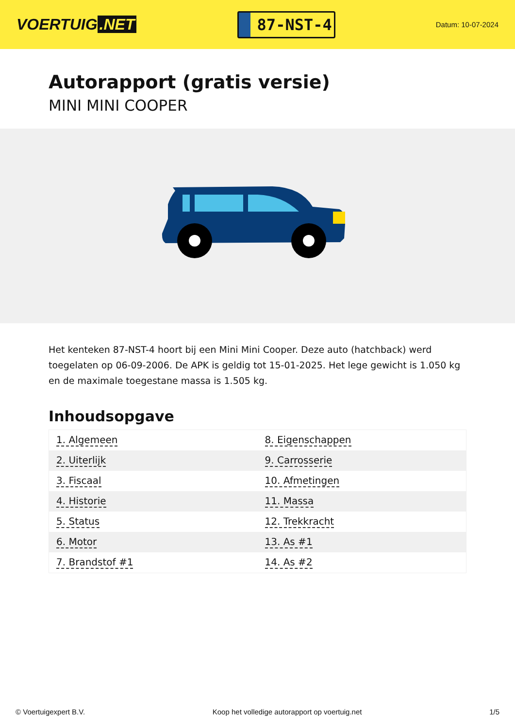VOERTUIG.NET
87-NST-4
Datum: 10-07-2024
Autorapport (gratis versie)
MINI MINI COOPER
Het kenteken 87-NST-4 hoort bij een Mini Mini Cooper. Deze auto (hatchback) werd toegelaten op 06-09-2006. De APK is geldig tot 15-01-2025. Het lege gewicht is 1.050 kg en de maximale toegestane massa is 1.505 kg.
Inhoudsopgave
| 1. Algemeen | 8. Eigenschappen |
| 2. Uiterlijk | 9. Carrosserie |
| 3. Fiscaal | 10. Afmetingen |
| 4. Historie | 11. Massa |
| 5. Status | 12. Trekkracht |
| 6. Motor | 13. As #1 |
| 7. Brandstof #1 | 14. As #2 |
© Voertuigexpert B.V. Koop het volledige autorapport op voertuig.net 1/5